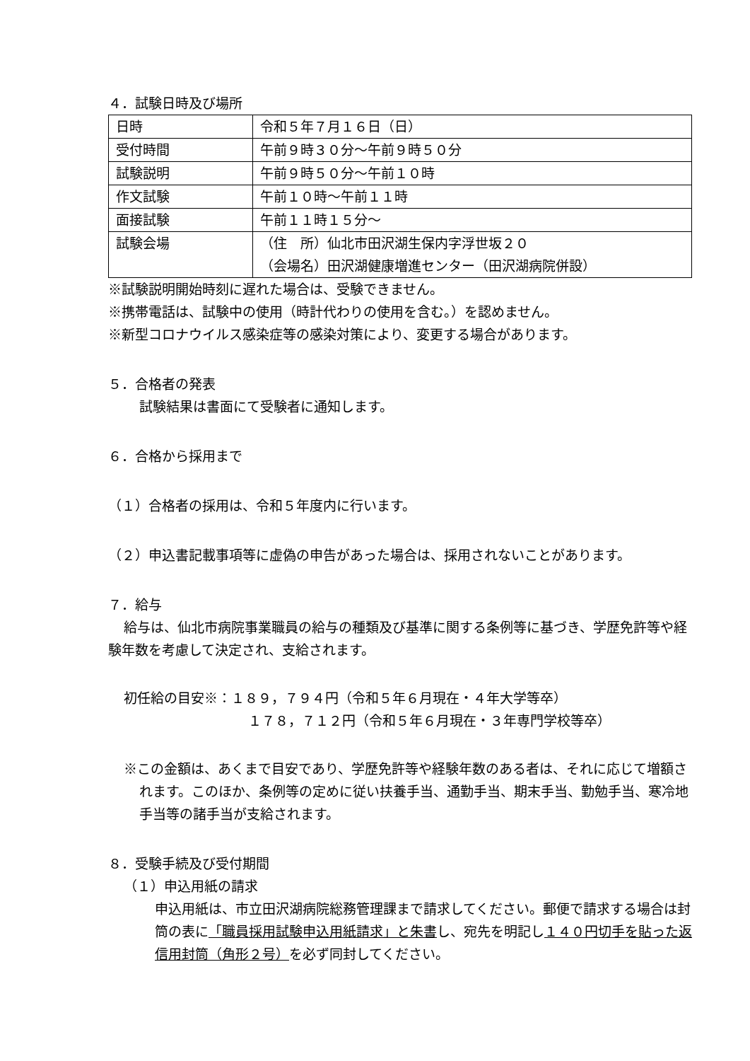４．試験日時及び場所
| 日時 | 令和５年７月１６日（日） |
| 受付時間 | 午前９時３０分～午前９時５０分 |
| 試験説明 | 午前９時５０分～午前１０時 |
| 作文試験 | 午前１０時～午前１１時 |
| 面接試験 | 午前１１時１５分～ |
| 試験会場 | （住 所）仙北市田沢湖生保内字浮世坂２０ （会場名）田沢湖健康増進センター（田沢湖病院併設） |
※試験説明開始時刻に遅れた場合は、受験できません。
※携帯電話は、試験中の使用（時計代わりの使用を含む。）を認めません。
※新型コロナウイルス感染症等の感染対策により、変更する場合があります。
５．合格者の発表
試験結果は書面にて受験者に通知します。
６．合格から採用まで
（１）合格者の採用は、令和５年度内に行います。
（２）申込書記載事項等に虚偽の申告があった場合は、採用されないことがあります。
７．給与
給与は、仙北市病院事業職員の給与の種類及び基準に関する条例等に基づき、学歴免許等や経験年数を考慮して決定され、支給されます。
初任給の目安※：１８９，７９４円（令和５年６月現在・４年大学等卒）
１７８，７１２円（令和５年６月現在・３年専門学校等卒）
※この金額は、あくまで目安であり、学歴免許等や経験年数のある者は、それに応じて増額されます。このほか、条例等の定めに従い扶養手当、通勤手当、期末手当、勤勉手当、寒冷地手当等の諸手当が支給されます。
８．受験手続及び受付期間
（１）申込用紙の請求
申込用紙は、市立田沢湖病院総務管理課まで請求してください。郵便で請求する場合は封筒の表に「職員採用試験申込用紙請求」と朱書し、宛先を明記し１４０円切手を貼った返信用封筒（角形２号）を必ず同封してください。